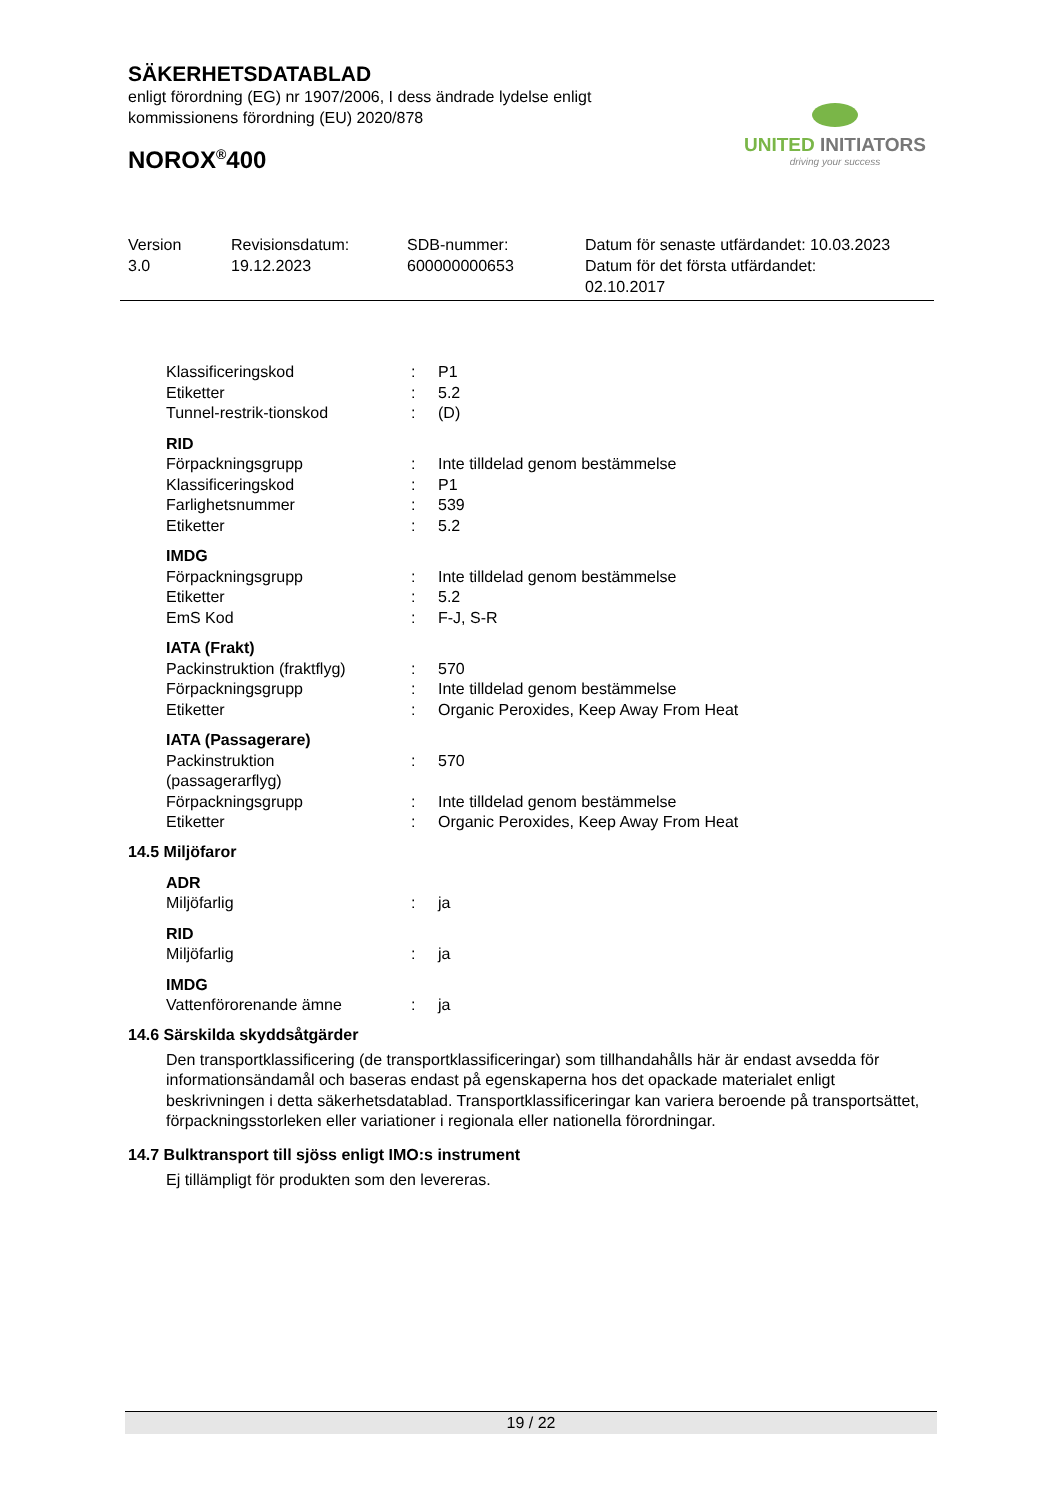SÄKERHETSDATABLAD
enligt förordning (EG) nr 1907/2006, I dess ändrade lydelse enligt
kommissionens förordning (EU) 2020/878
NOROX<sup>®</sup>400
UNITED INITIATORS
driving your success
Version
3.0
Revisionsdatum:
19.12.2023
SDB-nummer:
600000000653
Datum för senaste utfärdandet: 10.03.2023
Datum för det första utfärdandet:
02.10.2017
| Klassificeringskod | : | P1 |
| Etiketter | : | 5.2 |
| Tunnel-restrik-tionskod | : | (D) |
| RID | | |
| Förpackningsgrupp | : | Inte tilldelad genom bestämmelse |
| Klassificeringskod | : | P1 |
| Farlighetsnummer | : | 539 |
| Etiketter | : | 5.2 |
| IMDG | | |
| Förpackningsgrupp | : | Inte tilldelad genom bestämmelse |
| Etiketter | : | 5.2 |
| EmS Kod | : | F-J, S-R |
| IATA (Frakt) | | |
| Packinstruktion (fraktflyg) | : | 570 |
| Förpackningsgrupp | : | Inte tilldelad genom bestämmelse |
| Etiketter | : | Organic Peroxides, Keep Away From Heat |
| IATA (Passagerare) | | |
| Packinstruktion (passagerarflyg) | : | 570 |
| Förpackningsgrupp | : | Inte tilldelad genom bestämmelse |
| Etiketter | : | Organic Peroxides, Keep Away From Heat |
14.5 Miljöfaror
| ADR | | |
| Miljöfarlig | : | ja |
| RID | | |
| Miljöfarlig | : | ja |
| IMDG | | |
| Vattenförorenande ämne | : | ja |
14.6 Särskilda skyddsåtgärder
Den transportklassificering (de transportklassificeringar) som tillhandahålls här är endast avsedda för informationsändamål och baseras endast på egenskaperna hos det opackade materialet enligt beskrivningen i detta säkerhetsdatablad. Transportklassificeringar kan variera beroende på transportsättet, förpackningsstorleken eller variationer i regionala eller nationella förordningar.
14.7 Bulktransport till sjöss enligt IMO:s instrument
Ej tillämpligt för produkten som den levereras.
19 / 22